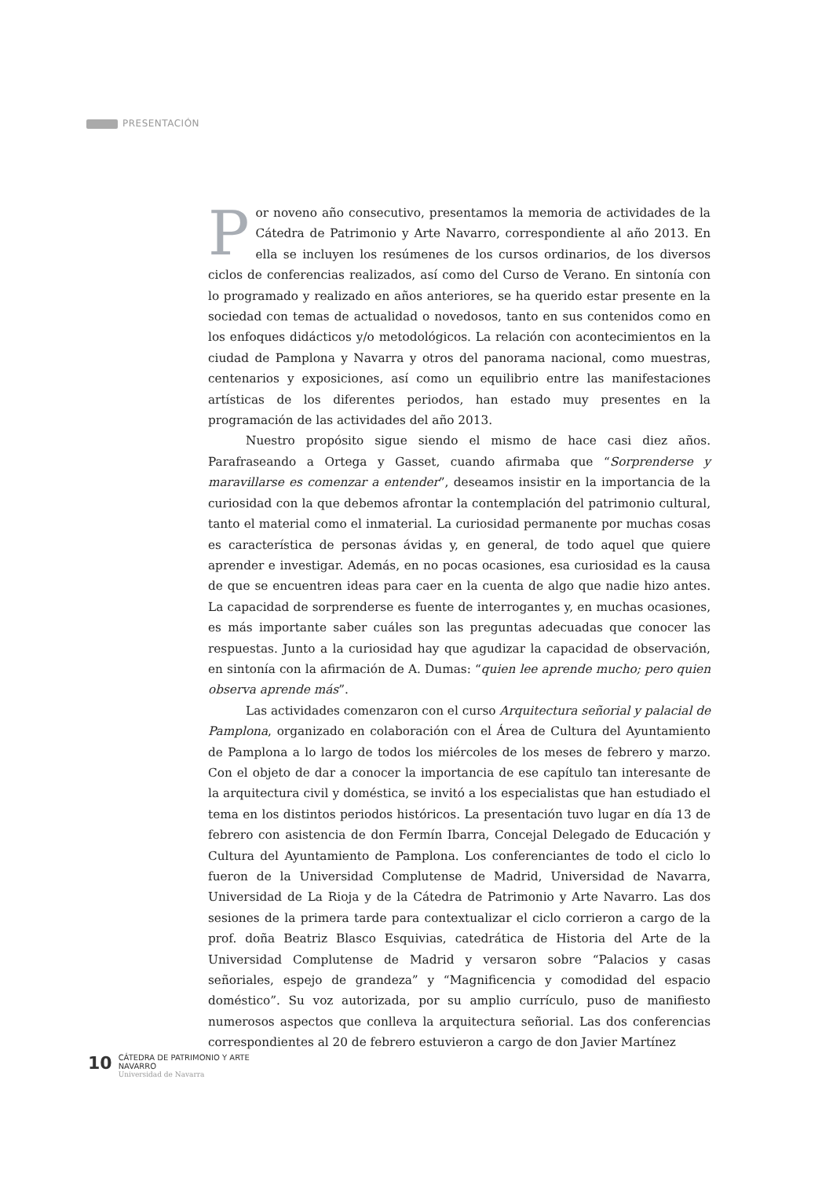PRESENTACIÓN
Por noveno año consecutivo, presentamos la memoria de actividades de la Cátedra de Patrimonio y Arte Navarro, correspondiente al año 2013. En ella se incluyen los resúmenes de los cursos ordinarios, de los diversos ciclos de conferencias realizados, así como del Curso de Verano. En sintonía con lo programado y realizado en años anteriores, se ha querido estar presente en la sociedad con temas de actualidad o novedosos, tanto en sus contenidos como en los enfoques didácticos y/o metodológicos. La relación con acontecimientos en la ciudad de Pamplona y Navarra y otros del panorama nacional, como muestras, centenarios y exposiciones, así como un equilibrio entre las manifestaciones artísticas de los diferentes periodos, han estado muy presentes en la programación de las actividades del año 2013.
Nuestro propósito sigue siendo el mismo de hace casi diez años. Parafraseando a Ortega y Gasset, cuando afirmaba que “Sorprenderse y maravillarse es comenzar a entender”, deseamos insistir en la importancia de la curiosidad con la que debemos afrontar la contemplación del patrimonio cultural, tanto el material como el inmaterial. La curiosidad permanente por muchas cosas es característica de personas ávidas y, en general, de todo aquel que quiere aprender e investigar. Además, en no pocas ocasiones, esa curiosidad es la causa de que se encuentren ideas para caer en la cuenta de algo que nadie hizo antes. La capacidad de sorprenderse es fuente de interrogantes y, en muchas ocasiones, es más importante saber cuáles son las preguntas adecuadas que conocer las respuestas. Junto a la curiosidad hay que agudizar la capacidad de observación, en sintonía con la afirmación de A. Dumas: “quien lee aprende mucho; pero quien observa aprende más”.
Las actividades comenzaron con el curso Arquitectura señorial y palacial de Pamplona, organizado en colaboración con el Área de Cultura del Ayuntamiento de Pamplona a lo largo de todos los miércoles de los meses de febrero y marzo. Con el objeto de dar a conocer la importancia de ese capítulo tan interesante de la arquitectura civil y doméstica, se invitó a los especialistas que han estudiado el tema en los distintos periodos históricos. La presentación tuvo lugar en día 13 de febrero con asistencia de don Fermín Ibarra, Concejal Delegado de Educación y Cultura del Ayuntamiento de Pamplona. Los conferenciantes de todo el ciclo lo fueron de la Universidad Complutense de Madrid, Universidad de Navarra, Universidad de La Rioja y de la Cátedra de Patrimonio y Arte Navarro. Las dos sesiones de la primera tarde para contextualizar el ciclo corrieron a cargo de la prof. doña Beatriz Blasco Esquivias, catedrática de Historia del Arte de la Universidad Complutense de Madrid y versaron sobre “Palacios y casas señoriales, espejo de grandeza” y “Magnificencia y comodidad del espacio doméstico”. Su voz autorizada, por su amplio currículo, puso de manifiesto numerosos aspectos que conlleva la arquitectura señorial. Las dos conferencias correspondientes al 20 de febrero estuvieron a cargo de don Javier Martínez
10
CÁTEDRA DE PATRIMONIO Y ARTE NAVARRO
Universidad de Navarra